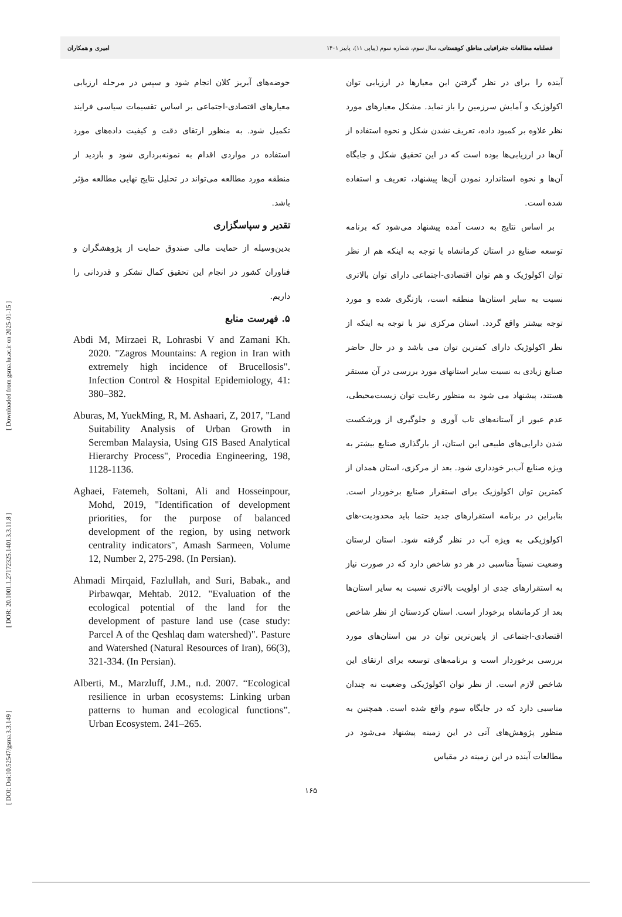[ DOI: Doi:10.52547/gsma.3.3.149 ] [ DOR: 20.1001.1.27172325.1401.3.3.11.8 ] [ Downloaded from gsma.lu.ac.ir on 2025-01-15 ]
فصلنامه مطالعات جغرافیایی مناطق کوهستانی، سال سوم، شماره سوم (پیاپی ۱۱)، پاییز ۱۴۰۱ امیری و همکاران
آینده را برای در نظر گرفتن این معیارها در ارزیابی توان اکولوژیک و آمایش سرزمین را باز نماید. مشکل معیارهای مورد نظر علاوه بر کمبود داده، تعریف نشدن شکل و نحوه استفاده از آن‌ها در ارزیابی‌ها بوده است که در این تحقیق شکل و جایگاه آن‌ها و نحوه استاندارد نمودن آن‌ها پیشنهاد، تعریف و استفاده شده است.
بر اساس نتایج به دست آمده پیشنهاد می‌شود که برنامه توسعه صنایع در استان کرمانشاه با توجه به اینکه هم از نظر توان اکولوژیک و هم توان اقتصادی-اجتماعی دارای توان بالاتری نسبت به سایر استان‌ها منطقه است، بازنگری شده و مورد توجه بیشتر واقع گردد. استان مرکزی نیز با توجه به اینکه از نظر اکولوژیک دارای کمترین توان می باشد و در حال حاضر صنایع زیادی به نسبت سایر استانهای مورد بررسی در آن مستقر هستند، پیشنهاد می شود به منظور رعایت توان زیست‌محیطی، عدم عبور از آستانه‌های تاب آوری و جلوگیری از ورشکست شدن دارایی‌های طبیعی این استان، از بارگذاری صنایع بیشتر به ویژه صنایع آب‌بر خودداری شود. بعد از مرکزی، استان همدان از کمترین توان اکولوژیک برای استقرار صنایع برخوردار است. بنابراین در برنامه استقرارهای جدید حتما باید محدودیت-های اکولوژیکی به ویژه آب در نظر گرفته شود. استان لرستان وضعیت نسبتاً مناسبی در هر دو شاخص دارد که در صورت نیاز به استقرارهای جدی از اولویت بالاتری نسبت به سایر استان‌ها بعد از کرمانشاه برخودار است. استان کردستان از نظر شاخص اقتصادی-اجتماعی از پایین‌ترین توان در بین استان‌های مورد بررسی برخوردار است و برنامه‌های توسعه برای ارتقای این شاخص لازم است. از نظر توان اکولوژیکی وضعیت نه چندان مناسبی دارد که در جایگاه سوم واقع شده است. همچنین به منظور پژوهش‌های آتی در این زمینه پیشنهاد می‌شود در مطالعات آینده در این زمینه در مقیاس
حوضه‌های آبریز کلان انجام شود و سپس در مرحله ارزیابی معیارهای اقتصادی-اجتماعی بر اساس تقسیمات سیاسی فرایند تکمیل شود. به منظور ارتقای دقت و کیفیت داده‌های مورد استفاده در مواردی اقدام به نمونه‌برداری شود و بازدید از منطقه مورد مطالعه می‌تواند در تحلیل نتایج نهایی مطالعه مؤثر باشد.
تقدیر و سپاسگزاری
بدین‌وسیله از حمایت مالی صندوق حمایت از پژوهشگران و فناوران کشور در انجام این تحقیق کمال تشکر و قدردانی را داریم.
۵. فهرست منابع
Abdi M, Mirzaei R, Lohrasbi V and Zamani Kh. 2020. "Zagros Mountains: A region in Iran with extremely high incidence of Brucellosis". Infection Control & Hospital Epidemiology, 41: 380–382.
Aburas, M, YuekMing, R, M. Ashaari, Z, 2017, "Land Suitability Analysis of Urban Growth in Seremban Malaysia, Using GIS Based Analytical Hierarchy Process", Procedia Engineering, 198, 1128-1136.
Aghaei, Fatemeh, Soltani, Ali and Hosseinpour, Mohd, 2019, "Identification of development priorities, for the purpose of balanced development of the region, by using network centrality indicators", Amash Sarmeen, Volume 12, Number 2, 275-298. (In Persian).
Ahmadi Mirqaid, Fazlullah, and Suri, Babak., and Pirbawqar, Mehtab. 2012. "Evaluation of the ecological potential of the land for the development of pasture land use (case study: Parcel A of the Qeshlaq dam watershed)". Pasture and Watershed (Natural Resources of Iran), 66(3), 321-334. (In Persian).
Alberti, M., Marzluff, J.M., n.d. 2007. “Ecological resilience in urban ecosystems: Linking urban patterns to human and ecological functions”. Urban Ecosystem. 241–265.
۱۶۵